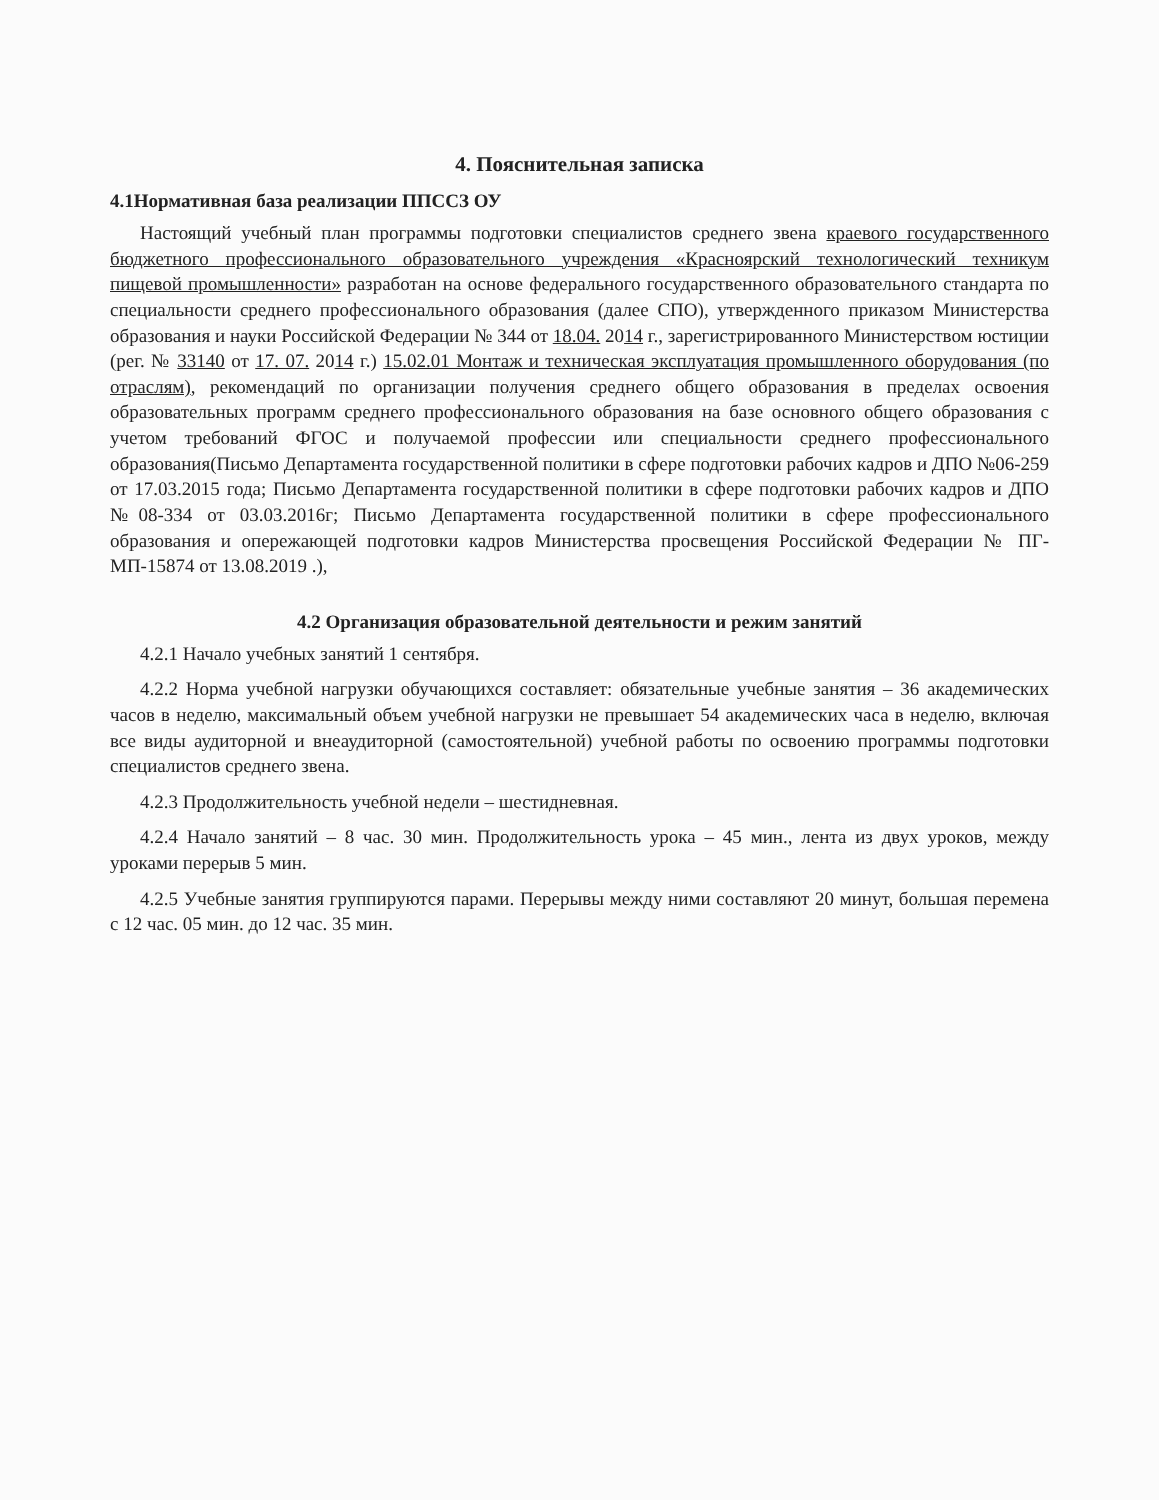4. Пояснительная записка
4.1Нормативная база реализации ППССЗ ОУ
Настоящий учебный план программы подготовки специалистов среднего звена краевого государственного бюджетного профессионального образовательного учреждения «Красноярский технологический техникум пищевой промышленности» разработан на основе федерального государственного образовательного стандарта по специальности среднего профессионального образования (далее СПО), утвержденного приказом Министерства образования и науки Российской Федерации № 344 от 18.04. 2014 г., зарегистрированного Министерством юстиции (рег. № 33140 от 17. 07. 2014 г.) 15.02.01 Монтаж и техническая эксплуатация промышленного оборудования (по отраслям), рекомендаций по организации получения среднего общего образования в пределах освоения образовательных программ среднего профессионального образования на базе основного общего образования с учетом требований ФГОС и получаемой профессии или специальности среднего профессионального образования(Письмо Департамента государственной политики в сфере подготовки рабочих кадров и ДПО №06-259 от 17.03.2015 года; Письмо Департамента государственной политики в сфере подготовки рабочих кадров и ДПО №08-334 от 03.03.2016г; Письмо Департамента государственной политики в сфере профессионального образования и опережающей подготовки кадров Министерства просвещения Российской Федерации № ПГ-МП-15874 от 13.08.2019 .),
4.2 Организация образовательной деятельности и режим занятий
4.2.1 Начало учебных занятий 1 сентября.
4.2.2 Норма учебной нагрузки обучающихся составляет: обязательные учебные занятия – 36 академических часов в неделю, максимальный объем учебной нагрузки не превышает 54 академических часа в неделю, включая все виды аудиторной и внеаудиторной (самостоятельной) учебной работы по освоению программы подготовки специалистов среднего звена.
4.2.3 Продолжительность учебной недели – шестидневная.
4.2.4 Начало занятий – 8 час. 30 мин. Продолжительность урока – 45 мин., лента из двух уроков, между уроками перерыв 5 мин.
4.2.5 Учебные занятия группируются парами. Перерывы между ними составляют 20 минут, большая перемена с 12 час. 05 мин. до 12 час. 35 мин.